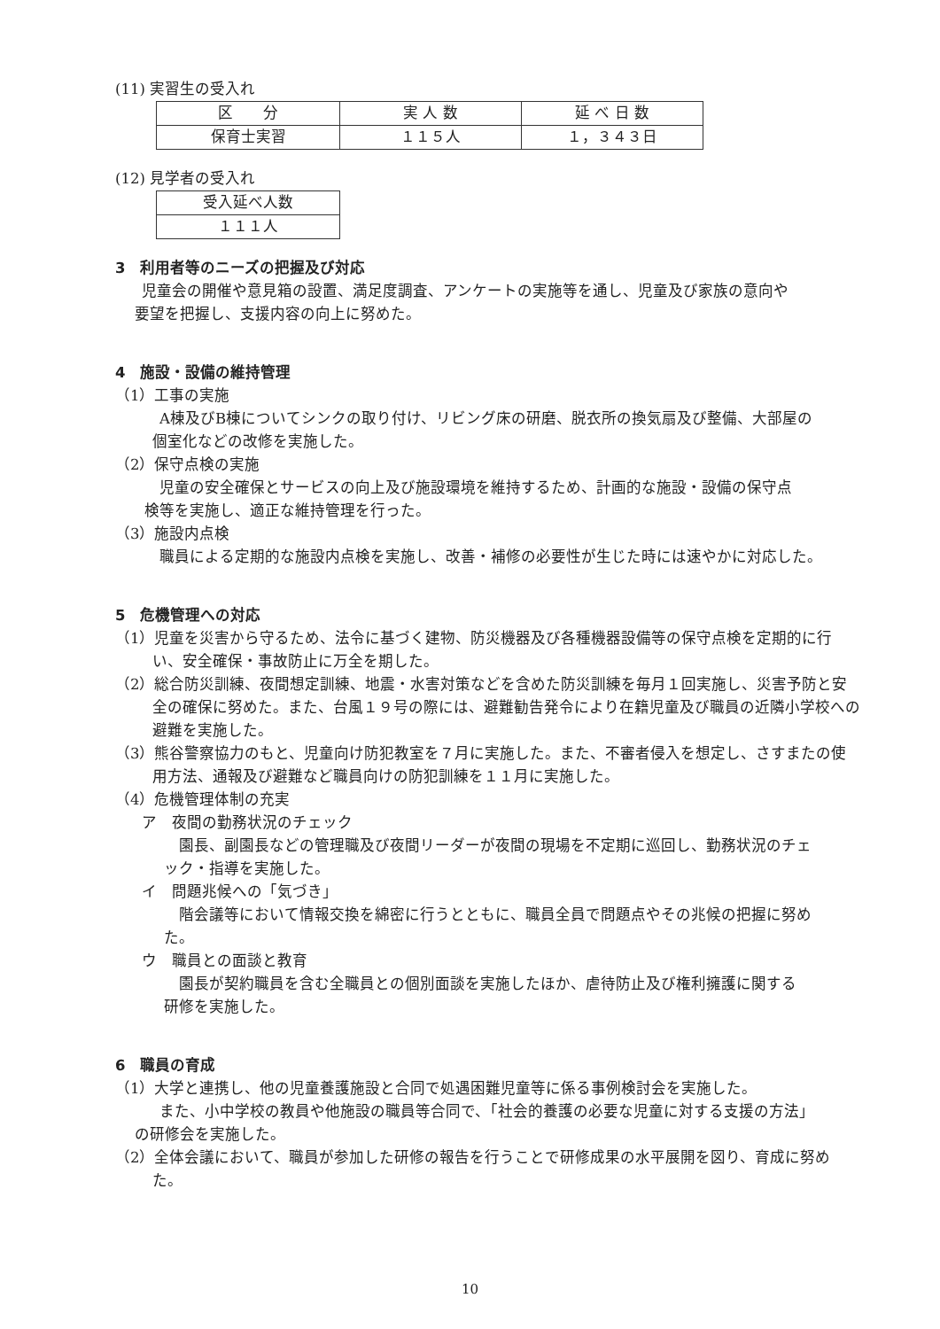(11) 実習生の受入れ
| 区 分 | 実 人 数 | 延 べ 日 数 |
| 保育士実習 | １１５人 | １，３４３日 |
(12) 見学者の受入れ
| 受入延べ人数 |
| １１１人 |
3　利用者等のニーズの把握及び対応
児童会の開催や意見箱の設置、満足度調査、アンケートの実施等を通し、児童及び家族の意向や
要望を把握し、支援内容の向上に努めた。
4　施設・設備の維持管理
（1）工事の実施
A棟及びB棟についてシンクの取り付け、リビング床の研磨、脱衣所の換気扇及び整備、大部屋の
個室化などの改修を実施した。
（2）保守点検の実施
児童の安全確保とサービスの向上及び施設環境を維持するため、計画的な施設・設備の保守点
検等を実施し、適正な維持管理を行った。
（3）施設内点検
職員による定期的な施設内点検を実施し、改善・補修の必要性が生じた時には速やかに対応した。
5　危機管理への対応
（1）児童を災害から守るため、法令に基づく建物、防災機器及び各種機器設備等の保守点検を定期的に行い、安全確保・事故防止に万全を期した。
（2）総合防災訓練、夜間想定訓練、地震・水害対策などを含めた防災訓練を毎月１回実施し、災害予防と安全の確保に努めた。また、台風１９号の際には、避難勧告発令により在籍児童及び職員の近隣小学校への避難を実施した。
（3）熊谷警察協力のもと、児童向け防犯教室を７月に実施した。また、不審者侵入を想定し、さすまたの使用方法、通報及び避難など職員向けの防犯訓練を１１月に実施した。
（4）危機管理体制の充実
ア　夜間の勤務状況のチェック
園長、副園長などの管理職及び夜間リーダーが夜間の現場を不定期に巡回し、勤務状況のチェ
ック・指導を実施した。
イ　問題兆候への「気づき」
階会議等において情報交換を綿密に行うとともに、職員全員で問題点やその兆候の把握に努め
た。
ウ　職員との面談と教育
園長が契約職員を含む全職員との個別面談を実施したほか、虐待防止及び権利擁護に関する
研修を実施した。
6　職員の育成
（1）大学と連携し、他の児童養護施設と合同で処遇困難児童等に係る事例検討会を実施した。
また、小中学校の教員や他施設の職員等合同で、「社会的養護の必要な児童に対する支援の方法」
の研修会を実施した。
（2）全体会議において、職員が参加した研修の報告を行うことで研修成果の水平展開を図り、育成に努めた。
10